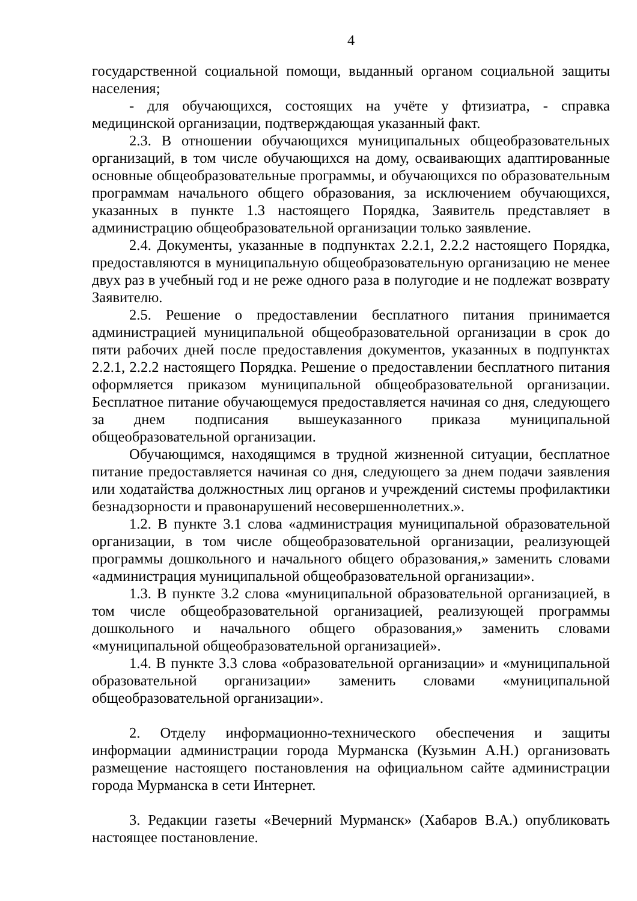4
государственной социальной помощи, выданный органом социальной защиты населения;
- для обучающихся, состоящих на учёте у фтизиатра, - справка медицинской организации, подтверждающая указанный факт.
2.3. В отношении обучающихся муниципальных общеобразовательных организаций, в том числе обучающихся на дому, осваивающих адаптированные основные общеобразовательные программы, и обучающихся по образовательным программам начального общего образования, за исключением обучающихся, указанных в пункте 1.3 настоящего Порядка, Заявитель представляет в администрацию общеобразовательной организации только заявление.
2.4. Документы, указанные в подпунктах 2.2.1, 2.2.2 настоящего Порядка, предоставляются в муниципальную общеобразовательную организацию не менее двух раз в учебный год и не реже одного раза в полугодие и не подлежат возврату Заявителю.
2.5. Решение о предоставлении бесплатного питания принимается администрацией муниципальной общеобразовательной организации в срок до пяти рабочих дней после предоставления документов, указанных в подпунктах 2.2.1, 2.2.2 настоящего Порядка. Решение о предоставлении бесплатного питания оформляется приказом муниципальной общеобразовательной организации. Бесплатное питание обучающемуся предоставляется начиная со дня, следующего за днем подписания вышеуказанного приказа муниципальной общеобразовательной организации.
Обучающимся, находящимся в трудной жизненной ситуации, бесплатное питание предоставляется начиная со дня, следующего за днем подачи заявления или ходатайства должностных лиц органов и учреждений системы профилактики безнадзорности и правонарушений несовершеннолетних.».
1.2. В пункте 3.1 слова «администрация муниципальной образовательной организации, в том числе общеобразовательной организации, реализующей программы дошкольного и начального общего образования,» заменить словами «администрация муниципальной общеобразовательной организации».
1.3. В пункте 3.2 слова «муниципальной образовательной организацией, в том числе общеобразовательной организацией, реализующей программы дошкольного и начального общего образования,» заменить словами «муниципальной общеобразовательной организацией».
1.4. В пункте 3.3 слова «образовательной организации» и «муниципальной образовательной организации» заменить словами «муниципальной общеобразовательной организации».
2. Отделу информационно-технического обеспечения и защиты информации администрации города Мурманска (Кузьмин А.Н.) организовать размещение настоящего постановления на официальном сайте администрации города Мурманска в сети Интернет.
3. Редакции газеты «Вечерний Мурманск» (Хабаров В.А.) опубликовать настоящее постановление.